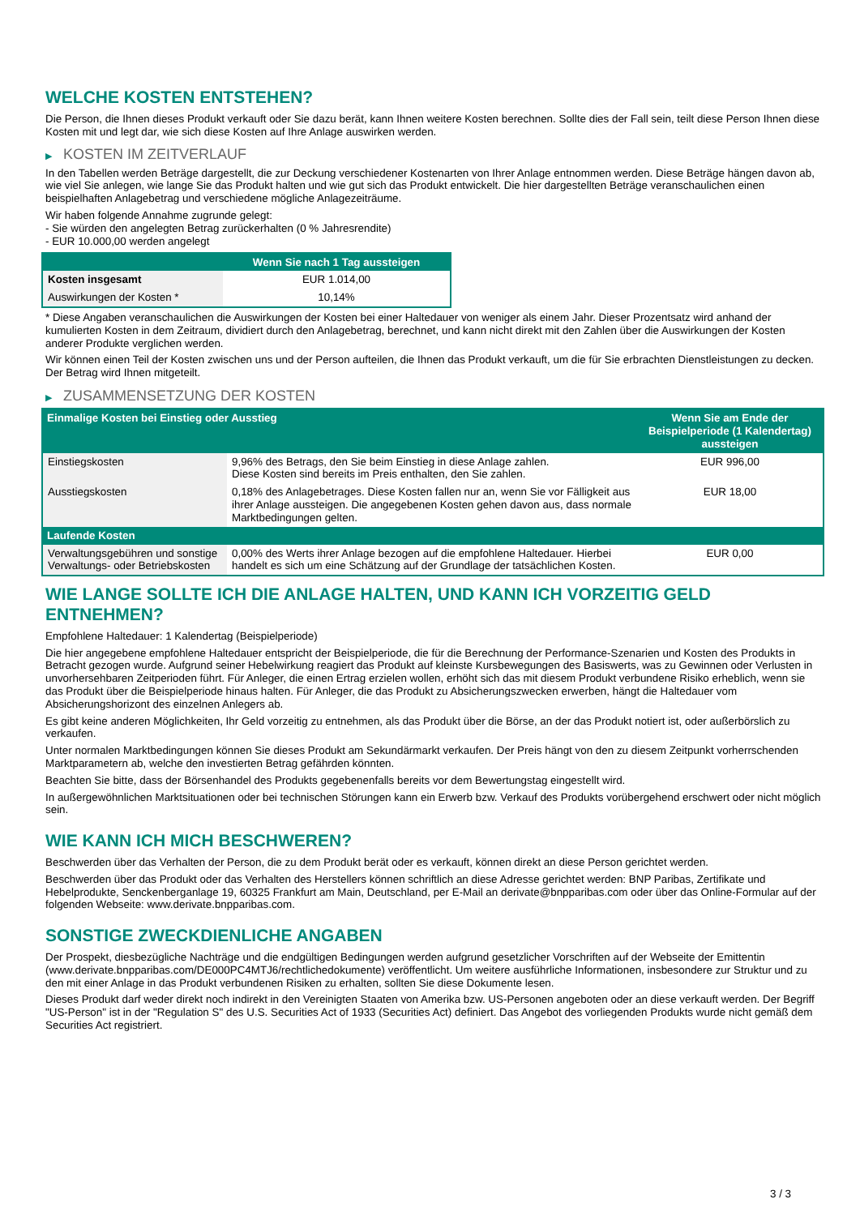WELCHE KOSTEN ENTSTEHEN?
Die Person, die Ihnen dieses Produkt verkauft oder Sie dazu berät, kann Ihnen weitere Kosten berechnen. Sollte dies der Fall sein, teilt diese Person Ihnen diese Kosten mit und legt dar, wie sich diese Kosten auf Ihre Anlage auswirken werden.
▶ KOSTEN IM ZEITVERLAUF
In den Tabellen werden Beträge dargestellt, die zur Deckung verschiedener Kostenarten von Ihrer Anlage entnommen werden. Diese Beträge hängen davon ab, wie viel Sie anlegen, wie lange Sie das Produkt halten und wie gut sich das Produkt entwickelt. Die hier dargestellten Beträge veranschaulichen einen beispielhaften Anlagebetrag und verschiedene mögliche Anlagezeiträume.
Wir haben folgende Annahme zugrunde gelegt:
- Sie würden den angelegten Betrag zurückerhalten (0 % Jahresrendite)
- EUR 10.000,00 werden angelegt
| | Wenn Sie nach 1 Tag aussteigen |
| --- | --- |
| Kosten insgesamt | EUR 1.014,00 |
| Auswirkungen der Kosten * | 10,14% |
* Diese Angaben veranschaulichen die Auswirkungen der Kosten bei einer Haltedauer von weniger als einem Jahr. Dieser Prozentsatz wird anhand der kumulierten Kosten in dem Zeitraum, dividiert durch den Anlagebetrag, berechnet, und kann nicht direkt mit den Zahlen über die Auswirkungen der Kosten anderer Produkte verglichen werden.
Wir können einen Teil der Kosten zwischen uns und der Person aufteilen, die Ihnen das Produkt verkauft, um die für Sie erbrachten Dienstleistungen zu decken. Der Betrag wird Ihnen mitgeteilt.
▶ ZUSAMMENSETZUNG DER KOSTEN
| Einmalige Kosten bei Einstieg oder Ausstieg | | Wenn Sie am Ende der Beispielperiode (1 Kalendertag) aussteigen |
| --- | --- | --- |
| Einstiegskosten | 9,96% des Betrags, den Sie beim Einstieg in diese Anlage zahlen. Diese Kosten sind bereits im Preis enthalten, den Sie zahlen. | EUR 996,00 |
| Ausstiegskosten | 0,18% des Anlagebetrages. Diese Kosten fallen nur an, wenn Sie vor Fälligkeit aus ihrer Anlage aussteigen. Die angegebenen Kosten gehen davon aus, dass normale Marktbedingungen gelten. | EUR 18,00 |
| Laufende Kosten | | |
| Verwaltungsgebühren und sonstige Verwaltungs- oder Betriebskosten | 0,00% des Werts ihrer Anlage bezogen auf die empfohlene Haltedauer. Hierbei handelt es sich um eine Schätzung auf der Grundlage der tatsächlichen Kosten. | EUR 0,00 |
WIE LANGE SOLLTE ICH DIE ANLAGE HALTEN, UND KANN ICH VORZEITIG GELD ENTNEHMEN?
Empfohlene Haltedauer: 1 Kalendertag (Beispielperiode)
Die hier angegebene empfohlene Haltedauer entspricht der Beispielperiode, die für die Berechnung der Performance-Szenarien und Kosten des Produkts in Betracht gezogen wurde. Aufgrund seiner Hebelwirkung reagiert das Produkt auf kleinste Kursbewegungen des Basiswerts, was zu Gewinnen oder Verlusten in unvorhersehbaren Zeitperioden führt. Für Anleger, die einen Ertrag erzielen wollen, erhöht sich das mit diesem Produkt verbundene Risiko erheblich, wenn sie das Produkt über die Beispielperiode hinaus halten. Für Anleger, die das Produkt zu Absicherungszwecken erwerben, hängt die Haltedauer vom Absicherungshorizont des einzelnen Anlegers ab.
Es gibt keine anderen Möglichkeiten, Ihr Geld vorzeitig zu entnehmen, als das Produkt über die Börse, an der das Produkt notiert ist, oder außerbörslich zu verkaufen.
Unter normalen Marktbedingungen können Sie dieses Produkt am Sekundärmarkt verkaufen. Der Preis hängt von den zu diesem Zeitpunkt vorherrschenden Marktparametern ab, welche den investierten Betrag gefährden könnten.
Beachten Sie bitte, dass der Börsenhandel des Produkts gegebenenfalls bereits vor dem Bewertungstag eingestellt wird.
In außergewöhnlichen Marktsituationen oder bei technischen Störungen kann ein Erwerb bzw. Verkauf des Produkts vorübergehend erschwert oder nicht möglich sein.
WIE KANN ICH MICH BESCHWEREN?
Beschwerden über das Verhalten der Person, die zu dem Produkt berät oder es verkauft, können direkt an diese Person gerichtet werden.
Beschwerden über das Produkt oder das Verhalten des Herstellers können schriftlich an diese Adresse gerichtet werden: BNP Paribas, Zertifikate und Hebelprodukte, Senckenberganlage 19, 60325 Frankfurt am Main, Deutschland, per E-Mail an derivate@bnpparibas.com oder über das Online-Formular auf der folgenden Webseite: www.derivate.bnpparibas.com.
SONSTIGE ZWECKDIENLICHE ANGABEN
Der Prospekt, diesbezügliche Nachträge und die endgültigen Bedingungen werden aufgrund gesetzlicher Vorschriften auf der Webseite der Emittentin (www.derivate.bnpparibas.com/DE000PC4MTJ6/rechtlichedokumente) veröffentlicht. Um weitere ausführliche Informationen, insbesondere zur Struktur und zu den mit einer Anlage in das Produkt verbundenen Risiken zu erhalten, sollten Sie diese Dokumente lesen.
Dieses Produkt darf weder direkt noch indirekt in den Vereinigten Staaten von Amerika bzw. US-Personen angeboten oder an diese verkauft werden. Der Begriff "US-Person" ist in der "Regulation S" des U.S. Securities Act of 1933 (Securities Act) definiert. Das Angebot des vorliegenden Produkts wurde nicht gemäß dem Securities Act registriert.
3 / 3